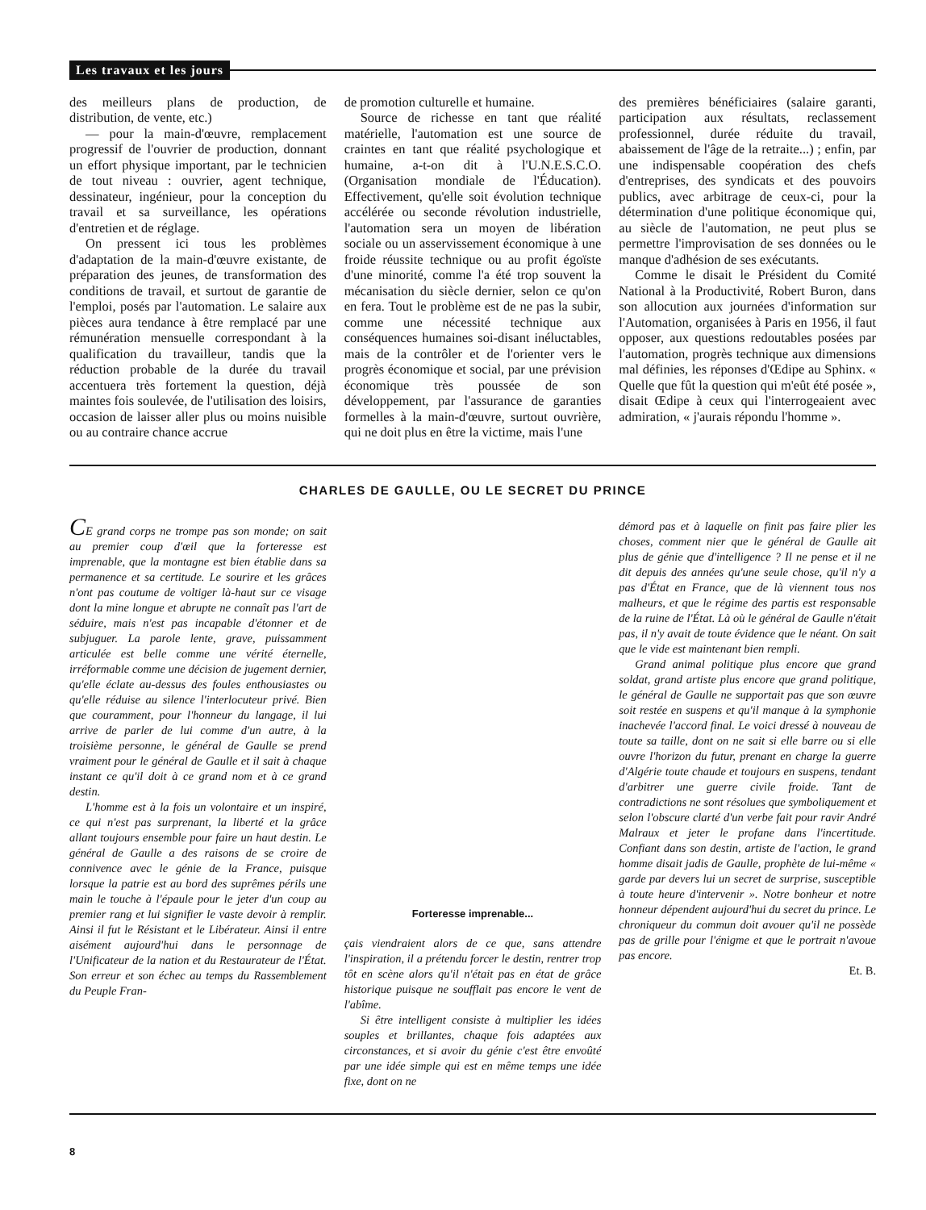Les travaux et les jours
des meilleurs plans de production, de distribution, de vente, etc.)
— pour la main-d'œuvre, remplacement progressif de l'ouvrier de production, donnant un effort physique important, par le technicien de tout niveau : ouvrier, agent technique, dessinateur, ingénieur, pour la conception du travail et sa surveillance, les opérations d'entretien et de réglage.
On pressent ici tous les problèmes d'adaptation de la main-d'œuvre existante, de préparation des jeunes, de transformation des conditions de travail, et surtout de garantie de l'emploi, posés par l'automation. Le salaire aux pièces aura tendance à être remplacé par une rémunération mensuelle correspondant à la qualification du travailleur, tandis que la réduction probable de la durée du travail accentuera très fortement la question, déjà maintes fois soulevée, de l'utilisation des loisirs, occasion de laisser aller plus ou moins nuisible ou au contraire chance accrue
de promotion culturelle et humaine.
Source de richesse en tant que réalité matérielle, l'automation est une source de craintes en tant que réalité psychologique et humaine, a-t-on dit à l'U.N.E.S.C.O. (Organisation mondiale de l'Éducation). Effectivement, qu'elle soit évolution technique accélérée ou seconde révolution industrielle, l'automation sera un moyen de libération sociale ou un asservissement économique à une froide réussite technique ou au profit égoïste d'une minorité, comme l'a été trop souvent la mécanisation du siècle dernier, selon ce qu'on en fera. Tout le problème est de ne pas la subir, comme une nécessité technique aux conséquences humaines soi-disant inéluctables, mais de la contrôler et de l'orienter vers le progrès économique et social, par une prévision économique très poussée de son développement, par l'assurance de garanties formelles à la main-d'œuvre, surtout ouvrière, qui ne doit plus en être la victime, mais l'une
des premières bénéficiaires (salaire garanti, participation aux résultats, reclassement professionnel, durée réduite du travail, abaissement de l'âge de la retraite...) ; enfin, par une indispensable coopération des chefs d'entreprises, des syndicats et des pouvoirs publics, avec arbitrage de ceux-ci, pour la détermination d'une politique économique qui, au siècle de l'automation, ne peut plus se permettre l'improvisation de ses données ou le manque d'adhésion de ses exécutants.
Comme le disait le Président du Comité National à la Productivité, Robert Buron, dans son allocution aux journées d'information sur l'Automation, organisées à Paris en 1956, il faut opposer, aux questions redoutables posées par l'automation, progrès technique aux dimensions mal définies, les réponses d'Œdipe au Sphinx. « Quelle que fût la question qui m'eût été posée », disait Œdipe à ceux qui l'interrogeaient avec admiration, « j'aurais répondu l'homme ».
CHARLES DE GAULLE, OU LE SECRET DU PRINCE
CE grand corps ne trompe pas son monde; on sait au premier coup d'œil que la forteresse est imprenable, que la montagne est bien établie dans sa permanence et sa certitude. Le sourire et les grâces n'ont pas coutume de voltiger là-haut sur ce visage dont la mine longue et abrupte ne connaît pas l'art de séduire, mais n'est pas incapable d'étonner et de subjuguer. La parole lente, grave, puissamment articulée est belle comme une vérité éternelle, irréformable comme une décision de jugement dernier, qu'elle éclate au-dessus des foules enthousiastes ou qu'elle réduise au silence l'interlocuteur privé. Bien que couramment, pour l'honneur du langage, il lui arrive de parler de lui comme d'un autre, à la troisième personne, le général de Gaulle se prend vraiment pour le général de Gaulle et il sait à chaque instant ce qu'il doit à ce grand nom et à ce grand destin.
L'homme est à la fois un volontaire et un inspiré, ce qui n'est pas surprenant, la liberté et la grâce allant toujours ensemble pour faire un haut destin. Le général de Gaulle a des raisons de se croire de connivence avec le génie de la France, puisque lorsque la patrie est au bord des suprêmes périls une main le touche à l'épaule pour le jeter d'un coup au premier rang et lui signifier le vaste devoir à remplir. Ainsi il fut le Résistant et le Libérateur. Ainsi il entre aisément aujourd'hui dans le personnage de l'Unificateur de la nation et du Restaurateur de l'État. Son erreur et son échec au temps du Rassemblement du Peuple Fran-
Forteresse imprenable...
çais viendraient alors de ce que, sans attendre l'inspiration, il a prétendu forcer le destin, rentrer trop tôt en scène alors qu'il n'était pas en état de grâce historique puisque ne soufflait pas encore le vent de l'abîme.
Si être intelligent consiste à multiplier les idées souples et brillantes, chaque fois adaptées aux circonstances, et si avoir du génie c'est être envoûté par une idée simple qui est en même temps une idée fixe, dont on ne
démord pas et à laquelle on finit pas faire plier les choses, comment nier que le général de Gaulle ait plus de génie que d'intelligence ? Il ne pense et il ne dit depuis des années qu'une seule chose, qu'il n'y a pas d'État en France, que de là viennent tous nos malheurs, et que le régime des partis est responsable de la ruine de l'État. Là où le général de Gaulle n'était pas, il n'y avait de toute évidence que le néant. On sait que le vide est maintenant bien rempli.
Grand animal politique plus encore que grand soldat, grand artiste plus encore que grand politique, le général de Gaulle ne supportait pas que son œuvre soit restée en suspens et qu'il manque à la symphonie inachevée l'accord final. Le voici dressé à nouveau de toute sa taille, dont on ne sait si elle barre ou si elle ouvre l'horizon du futur, prenant en charge la guerre d'Algérie toute chaude et toujours en suspens, tendant d'arbitrer une guerre civile froide. Tant de contradictions ne sont résolues que symboliquement et selon l'obscure clarté d'un verbe fait pour ravir André Malraux et jeter le profane dans l'incertitude. Confiant dans son destin, artiste de l'action, le grand homme disait jadis de Gaulle, prophète de lui-même « garde par devers lui un secret de surprise, susceptible à toute heure d'intervenir ». Notre bonheur et notre honneur dépendent aujourd'hui du secret du prince. Le chroniqueur du commun doit avouer qu'il ne possède pas de grille pour l'énigme et que le portrait n'avoue pas encore.
Et. B.
8